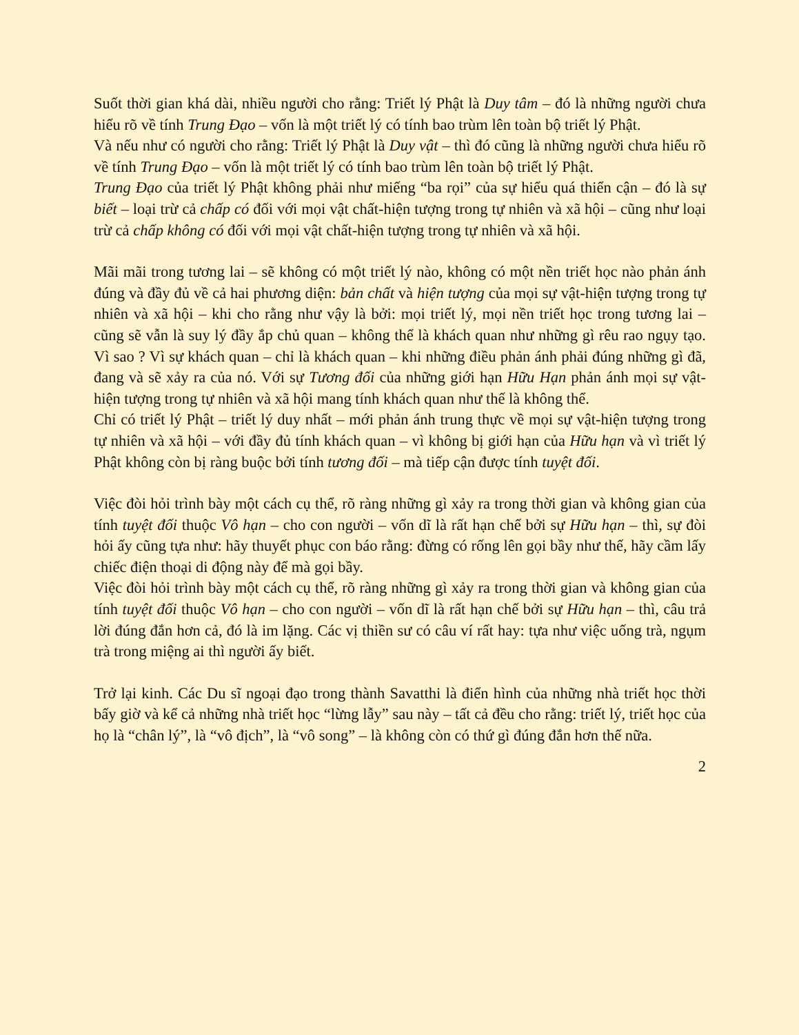Suốt thời gian khá dài, nhiều người cho rằng: Triết lý Phật là Duy tâm – đó là những người chưa hiểu rõ về tính Trung Đạo – vốn là một triết lý có tính bao trùm lên toàn bộ triết lý Phật.
Và nếu như có người cho rằng: Triết lý Phật là Duy vật – thì đó cũng là những người chưa hiểu rõ về tính Trung Đạo – vốn là một triết lý có tính bao trùm lên toàn bộ triết lý Phật.
Trung Đạo của triết lý Phật không phải như miếng “ba rọi” của sự hiểu quá thiển cận – đó là sự biết – loại trừ cả chấp có đối với mọi vật chất-hiện tượng trong tự nhiên và xã hội – cũng như loại trừ cả chấp không có đối với mọi vật chất-hiện tượng trong tự nhiên và xã hội.
Mãi mãi trong tương lai – sẽ không có một triết lý nào, không có một nền triết học nào phản ánh đúng và đầy đủ về cả hai phương diện: bản chất và hiện tượng của mọi sự vật-hiện tượng trong tự nhiên và xã hội – khi cho rằng như vậy là bởi: mọi triết lý, mọi nền triết học trong tương lai – cũng sẽ vẫn là suy lý đầy ắp chủ quan – không thể là khách quan như những gì rêu rao ngụy tạo. Vì sao ? Vì sự khách quan – chỉ là khách quan – khi những điều phản ánh phải đúng những gì đã, đang và sẽ xảy ra của nó. Với sự Tương đối của những giới hạn Hữu Hạn phản ánh mọi sự vật-hiện tượng trong tự nhiên và xã hội mang tính khách quan như thế là không thể.
Chỉ có triết lý Phật – triết lý duy nhất – mới phản ánh trung thực về mọi sự vật-hiện tượng trong tự nhiên và xã hội – với đầy đủ tính khách quan – vì không bị giới hạn của Hữu hạn và vì triết lý Phật không còn bị ràng buộc bởi tính tương đối – mà tiếp cận được tính tuyệt đối.
Việc đòi hỏi trình bày một cách cụ thể, rõ ràng những gì xảy ra trong thời gian và không gian của tính tuyệt đối thuộc Vô hạn – cho con người – vốn dĩ là rất hạn chế bởi sự Hữu hạn – thì, sự đòi hỏi ấy cũng tựa như: hãy thuyết phục con báo rằng: đừng có rống lên gọi bầy như thế, hãy cầm lấy chiếc điện thoại di động này để mà gọi bầy.
Việc đòi hỏi trình bày một cách cụ thể, rõ ràng những gì xảy ra trong thời gian và không gian của tính tuyệt đối thuộc Vô hạn – cho con người – vốn dĩ là rất hạn chế bởi sự Hữu hạn – thì, câu trả lời đúng đắn hơn cả, đó là im lặng. Các vị thiền sư có câu ví rất hay: tựa như việc uống trà, ngụm trà trong miệng ai thì người ấy biết.
Trở lại kinh. Các Du sĩ ngoại đạo trong thành Savatthi là điển hình của những nhà triết học thời bấy giờ và kể cả những nhà triết học “lừng lẫy” sau này – tất cả đều cho rằng: triết lý, triết học của họ là “chân lý”, là “vô địch”, là “vô song” – là không còn có thứ gì đúng đắn hơn thế nữa.
2